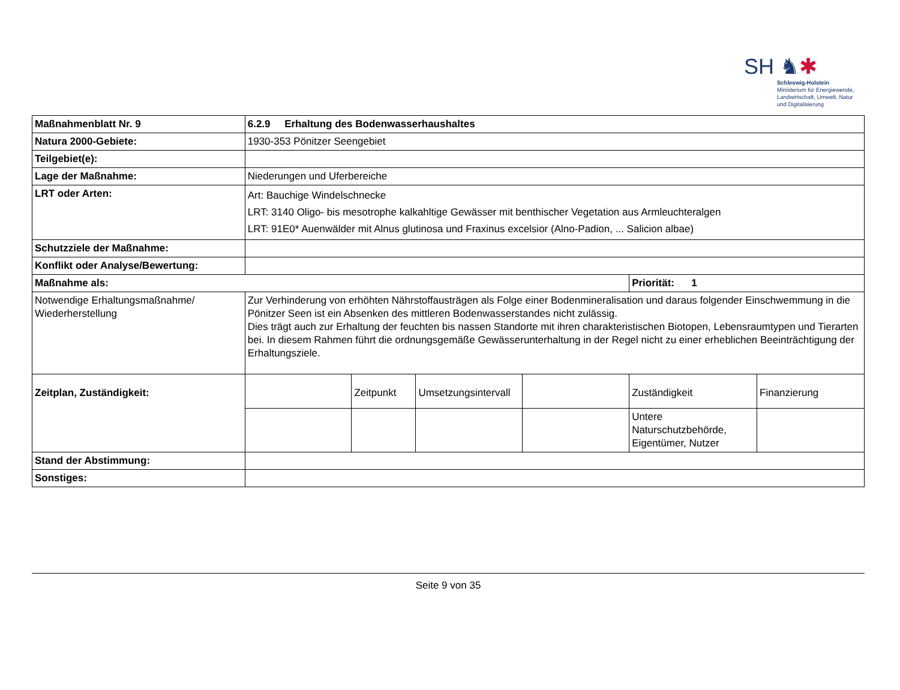SH ♞✱
Schleswig-Holstein
Ministerium für Energiewende,
Landwirtschaft, Umwelt, Natur
und Digitalisierung
| Maßnahmenblatt Nr. 9 | 6.2.9 Erhaltung des Bodenwasserhaushaltes | | | | | |
| Natura 2000-Gebiete: | 1930-353 Pönitzer Seengebiet | | | | | |
| Teilgebiet(e): | | | | | | |
| Lage der Maßnahme: | Niederungen und Uferbereiche | | | | | |
| LRT oder Arten: | Art: Bauchige Windelschnecke LRT: 3140 Oligo- bis mesotrophe kalkahltige Gewässer mit benthischer Vegetation aus Armleuchteralgen LRT: 91E0* Auenwälder mit Alnus glutinosa und Fraxinus excelsior (Alno-Padion, ... Salicion albae) | | | | | |
| Schutzziele der Maßnahme: | | | | | | |
| Konflikt oder Analyse/Bewertung: | | | | | | |
| Maßnahme als: | | | | | Priorität: 1 | |
| Notwendige Erhaltungsmaßnahme/ Wiederherstellung | Zur Verhinderung von erhöhten Nährstoffausträgen als Folge einer Bodenmineralisation und daraus folgender Einschwemmung in die Pönitzer Seen ist ein Absenken des mittleren Bodenwasserstandes nicht zulässig. Dies trägt auch zur Erhaltung der feuchten bis nassen Standorte mit ihren charakteristischen Biotopen, Lebensraumtypen und Tierarten bei. In diesem Rahmen führt die ordnungsgemäße Gewässerunterhaltung in der Regel nicht zu einer erheblichen Beeinträchtigung der Erhaltungsziele. | | | | | |
| Zeitplan, Zuständigkeit: | | Zeitpunkt | Umsetzungsintervall | | Zuständigkeit | Finanzierung |
| | | | | | Untere Naturschutzbehörde, Eigentümer, Nutzer | |
| Stand der Abstimmung: | | | | | | |
| Sonstiges: | | | | | | |
Seite 9 von 35